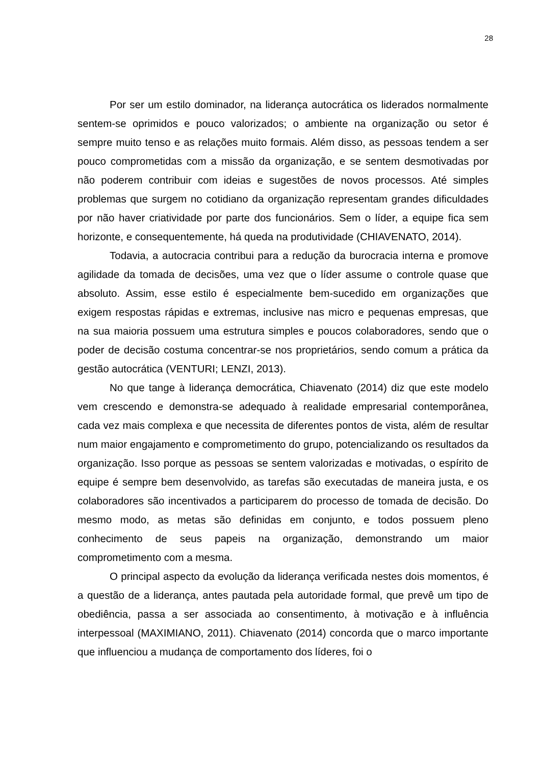28
Por ser um estilo dominador, na liderança autocrática os liderados normalmente sentem-se oprimidos e pouco valorizados; o ambiente na organização ou setor é sempre muito tenso e as relações muito formais. Além disso, as pessoas tendem a ser pouco comprometidas com a missão da organização, e se sentem desmotivadas por não poderem contribuir com ideias e sugestões de novos processos. Até simples problemas que surgem no cotidiano da organização representam grandes dificuldades por não haver criatividade por parte dos funcionários. Sem o líder, a equipe fica sem horizonte, e consequentemente, há queda na produtividade (CHIAVENATO, 2014).
Todavia, a autocracia contribui para a redução da burocracia interna e promove agilidade da tomada de decisões, uma vez que o líder assume o controle quase que absoluto. Assim, esse estilo é especialmente bem-sucedido em organizações que exigem respostas rápidas e extremas, inclusive nas micro e pequenas empresas, que na sua maioria possuem uma estrutura simples e poucos colaboradores, sendo que o poder de decisão costuma concentrar-se nos proprietários, sendo comum a prática da gestão autocrática (VENTURI; LENZI, 2013).
No que tange à liderança democrática, Chiavenato (2014) diz que este modelo vem crescendo e demonstra-se adequado à realidade empresarial contemporânea, cada vez mais complexa e que necessita de diferentes pontos de vista, além de resultar num maior engajamento e comprometimento do grupo, potencializando os resultados da organização. Isso porque as pessoas se sentem valorizadas e motivadas, o espírito de equipe é sempre bem desenvolvido, as tarefas são executadas de maneira justa, e os colaboradores são incentivados a participarem do processo de tomada de decisão. Do mesmo modo, as metas são definidas em conjunto, e todos possuem pleno conhecimento de seus papeis na organização, demonstrando um maior comprometimento com a mesma.
O principal aspecto da evolução da liderança verificada nestes dois momentos, é a questão de a liderança, antes pautada pela autoridade formal, que prevê um tipo de obediência, passa a ser associada ao consentimento, à motivação e à influência interpessoal (MAXIMIANO, 2011). Chiavenato (2014) concorda que o marco importante que influenciou a mudança de comportamento dos líderes, foi o